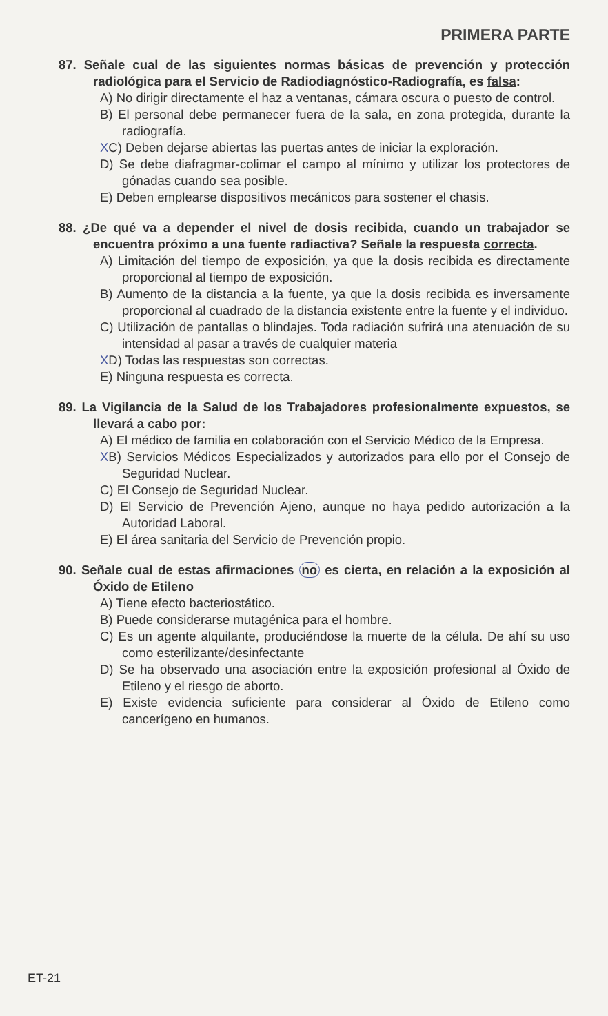PRIMERA PARTE
87. Señale cual de las siguientes normas básicas de prevención y protección radiológica para el Servicio de Radiodiagnóstico-Radiografía, es falsa:
A) No dirigir directamente el haz a ventanas, cámara oscura o puesto de control.
B) El personal debe permanecer fuera de la sala, en zona protegida, durante la radiografía.
XC) Deben dejarse abiertas las puertas antes de iniciar la exploración.
D) Se debe diafragmar-colimar el campo al mínimo y utilizar los protectores de gónadas cuando sea posible.
E) Deben emplearse dispositivos mecánicos para sostener el chasis.
88. ¿De qué va a depender el nivel de dosis recibida, cuando un trabajador se encuentra próximo a una fuente radiactiva? Señale la respuesta correcta.
A) Limitación del tiempo de exposición, ya que la dosis recibida es directamente proporcional al tiempo de exposición.
B) Aumento de la distancia a la fuente, ya que la dosis recibida es inversamente proporcional al cuadrado de la distancia existente entre la fuente y el individuo.
C) Utilización de pantallas o blindajes. Toda radiación sufrirá una atenuación de su intensidad al pasar a través de cualquier materia
XD) Todas las respuestas son correctas.
E) Ninguna respuesta es correcta.
89. La Vigilancia de la Salud de los Trabajadores profesionalmente expuestos, se llevará a cabo por:
A) El médico de familia en colaboración con el Servicio Médico de la Empresa.
XB) Servicios Médicos Especializados y autorizados para ello por el Consejo de Seguridad Nuclear.
C) El Consejo de Seguridad Nuclear.
D) El Servicio de Prevención Ajeno, aunque no haya pedido autorización a la Autoridad Laboral.
E) El área sanitaria del Servicio de Prevención propio.
90. Señale cual de estas afirmaciones no es cierta, en relación a la exposición al Óxido de Etileno
A) Tiene efecto bacteriostático.
B) Puede considerarse mutagénica para el hombre.
C) Es un agente alquilante, produciéndose la muerte de la célula. De ahí su uso como esterilizante/desinfectante
D) Se ha observado una asociación entre la exposición profesional al Óxido de Etileno y el riesgo de aborto.
E) Existe evidencia suficiente para considerar al Óxido de Etileno como cancerígeno en humanos.
ET-21